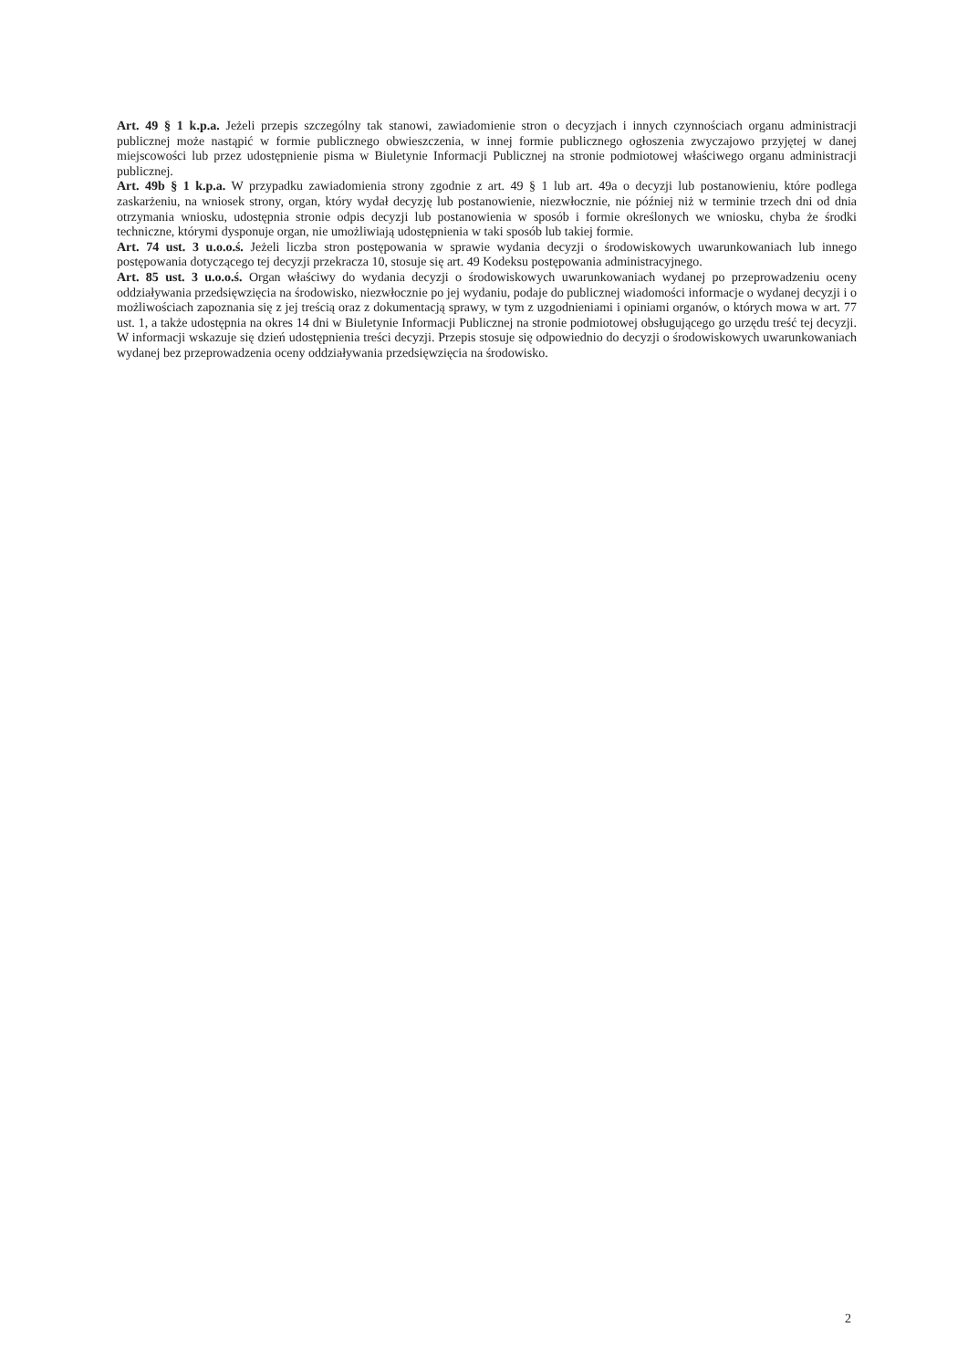Art. 49 § 1 k.p.a. Jeżeli przepis szczególny tak stanowi, zawiadomienie stron o decyzjach i innych czynnościach organu administracji publicznej może nastąpić w formie publicznego obwieszczenia, w innej formie publicznego ogłoszenia zwyczajowo przyjętej w danej miejscowości lub przez udostępnienie pisma w Biuletynie Informacji Publicznej na stronie podmiotowej właściwego organu administracji publicznej.
Art. 49b § 1 k.p.a. W przypadku zawiadomienia strony zgodnie z art. 49 § 1 lub art. 49a o decyzji lub postanowieniu, które podlega zaskarżeniu, na wniosek strony, organ, który wydał decyzję lub postanowienie, niezwłocznie, nie później niż w terminie trzech dni od dnia otrzymania wniosku, udostępnia stronie odpis decyzji lub postanowienia w sposób i formie określonych we wniosku, chyba że środki techniczne, którymi dysponuje organ, nie umożliwiają udostępnienia w taki sposób lub takiej formie.
Art. 74 ust. 3 u.o.o.ś. Jeżeli liczba stron postępowania w sprawie wydania decyzji o środowiskowych uwarunkowaniach lub innego postępowania dotyczącego tej decyzji przekracza 10, stosuje się art. 49 Kodeksu postępowania administracyjnego.
Art. 85 ust. 3 u.o.o.ś. Organ właściwy do wydania decyzji o środowiskowych uwarunkowaniach wydanej po przeprowadzeniu oceny oddziaływania przedsięwzięcia na środowisko, niezwłocznie po jej wydaniu, podaje do publicznej wiadomości informacje o wydanej decyzji i o możliwościach zapoznania się z jej treścią oraz z dokumentacją sprawy, w tym z uzgodnieniami i opiniami organów, o których mowa w art. 77 ust. 1, a także udostępnia na okres 14 dni w Biuletynie Informacji Publicznej na stronie podmiotowej obsługującego go urzędu treść tej decyzji. W informacji wskazuje się dzień udostępnienia treści decyzji. Przepis stosuje się odpowiednio do decyzji o środowiskowych uwarunkowaniach wydanej bez przeprowadzenia oceny oddziaływania przedsięwzięcia na środowisko.
2